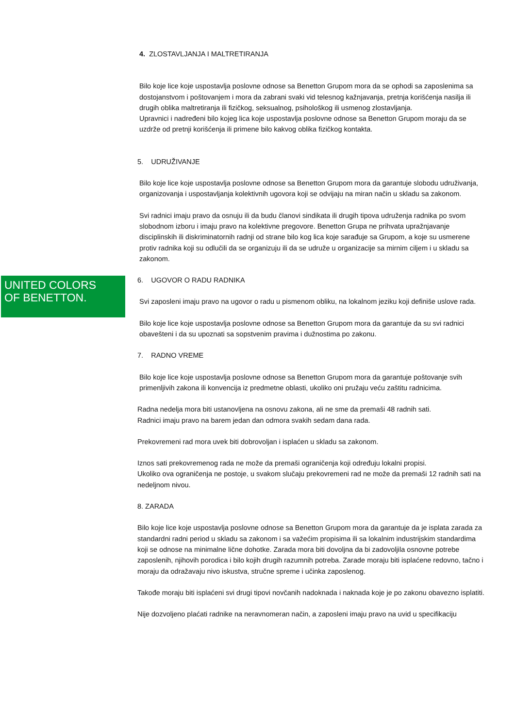4. ZLOSTAVLJANJA I MALTRETIRANJA
Bilo koje lice koje uspostavlja poslovne odnose sa Benetton Grupom mora da se ophodi sa zaposlenima sa dostojanstvom i poštovanjem i mora da zabrani svaki vid telesnog kažnjavanja, pretnja korišćenja nasilja ili drugih oblika maltretiranja ili fizičkog, seksualnog, psihološkog ili usmenog zlostavljanja.
Upravnici i nadređeni bilo kojeg lica koje uspostavlja poslovne odnose sa Benetton Grupom moraju da se uzdrže od pretnji korišćenja ili primene bilo kakvog oblika fizičkog kontakta.
5. UDRUŽIVANJE
Bilo koje lice koje uspostavlja poslovne odnose sa Benetton Grupom mora da garantuje slobodu udruživanja, organizovanja i uspostavljanja kolektivnih ugovora koji se odvijaju na miran način u skladu sa zakonom.
Svi radnici imaju pravo da osnuju ili da budu članovi sindikata ili drugih tipova udruženja radnika po svom slobodnom izboru i imaju pravo na kolektivne pregovore. Benetton Grupa ne prihvata upražnjavanje disciplinskih ili diskriminatornih radnji od strane bilo kog lica koje sarađuje sa Grupom, a koje su usmerene protiv radnika koji su odlučili da se organizuju ili da se udruže u organizacije sa mirnim ciljem i u skladu sa zakonom.
6. UGOVOR O RADU RADNIKA
Svi zaposleni imaju pravo na ugovor o radu u pismenom obliku, na lokalnom jeziku koji definiše uslove rada.
Bilo koje lice koje uspostavlja poslovne odnose sa Benetton Grupom mora da garantuje da su svi radnici obavešteni i da su upoznati sa sopstvenim pravima i dužnostima po zakonu.
7. RADNO VREME
Bilo koje lice koje uspostavlja poslovne odnose sa Benetton Grupom mora da garantuje poštovanje svih primenljivih zakona ili konvencija iz predmetne oblasti, ukoliko oni pružaju veću zaštitu radnicima.
Radna nedelja mora biti ustanovljena na osnovu zakona, ali ne sme da premaši 48 radnih sati.
Radnici imaju pravo na barem jedan dan odmora svakih sedam dana rada.
Prekovremeni rad mora uvek biti dobrovoljan i isplaćen u skladu sa zakonom.
Iznos sati prekovremenog rada ne može da premaši ograničenja koji određuju lokalni propisi.
Ukoliko ova ograničenja ne postoje, u svakom slučaju prekovremeni rad ne može da premaši 12 radnih sati na nedeljnom nivou.
8. ZARADA
Bilo koje lice koje uspostavlja poslovne odnose sa Benetton Grupom mora da garantuje da je isplata zarada za standardni radni period u skladu sa zakonom i sa važećim propisima ili sa lokalnim industrijskim standardima koji se odnose na minimalne lične dohotke. Zarada mora biti dovoljna da bi zadovoljila osnovne potrebe zaposlenih, njihovih porodica i bilo kojih drugih razumnih potreba. Zarade moraju biti isplaćene redovno, tačno i moraju da odražavaju nivo iskustva, stručne spreme i učinka zaposlenog.
Takođe moraju biti isplaćeni svi drugi tipovi novčanih nadoknada i naknada koje je po zakonu obavezno isplatiti.
Nije dozvoljeno plaćati radnike na neravnomeran način, a zaposleni imaju pravo na uvid u specifikaciju
UNITED COLORS
OF BENETTON.